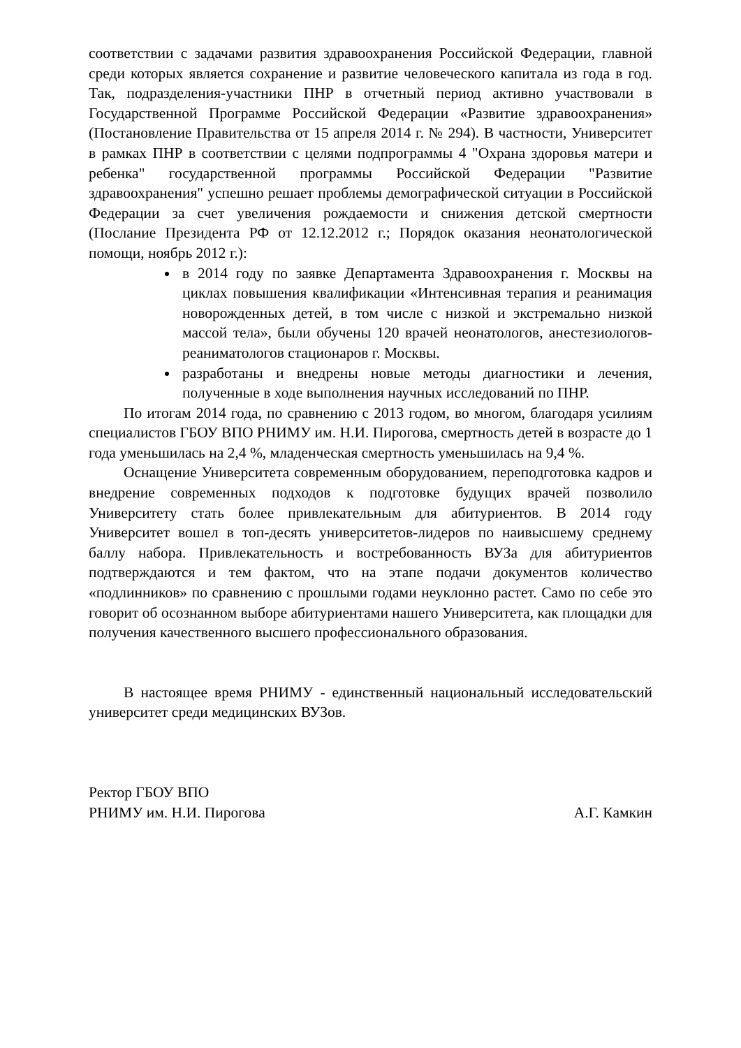соответствии с задачами развития здравоохранения Российской Федерации, главной среди которых является сохранение и развитие человеческого капитала из года в год. Так, подразделения-участники ПНР в отчетный период активно участвовали в Государственной Программе Российской Федерации «Развитие здравоохранения» (Постановление Правительства от 15 апреля 2014 г. № 294). В частности, Университет в рамках ПНР в соответствии с целями подпрограммы 4 "Охрана здоровья матери и ребенка" государственной программы Российской Федерации "Развитие здравоохранения" успешно решает проблемы демографической ситуации в Российской Федерации за счет увеличения рождаемости и снижения детской смертности (Послание Президента РФ от 12.12.2012 г.; Порядок оказания неонатологической помощи, ноябрь 2012 г.):
в 2014 году по заявке Департамента Здравоохранения г. Москвы на циклах повышения квалификации «Интенсивная терапия и реанимация новорожденных детей, в том числе с низкой и экстремально низкой массой тела», были обучены 120 врачей неонатологов, анестезиологов-реаниматологов стационаров г. Москвы.
разработаны и внедрены новые методы диагностики и лечения, полученные в ходе выполнения научных исследований по ПНР.
По итогам 2014 года, по сравнению с 2013 годом, во многом, благодаря усилиям специалистов ГБОУ ВПО РНИМУ им. Н.И. Пирогова, смертность детей в возрасте до 1 года уменьшилась на 2,4 %, младенческая смертность уменьшилась на 9,4 %.
Оснащение Университета современным оборудованием, переподготовка кадров и внедрение современных подходов к подготовке будущих врачей позволило Университету стать более привлекательным для абитуриентов. В 2014 году Университет вошел в топ-десять университетов-лидеров по наивысшему среднему баллу набора. Привлекательность и востребованность ВУЗа для абитуриентов подтверждаются и тем фактом, что на этапе подачи документов количество «подлинников» по сравнению с прошлыми годами неуклонно растет. Само по себе это говорит об осознанном выборе абитуриентами нашего Университета, как площадки для получения качественного высшего профессионального образования.
В настоящее время РНИМУ - единственный национальный исследовательский университет среди медицинских ВУЗов.
Ректор ГБОУ ВПО
РНИМУ им. Н.И. Пирогова А.Г. Камкин